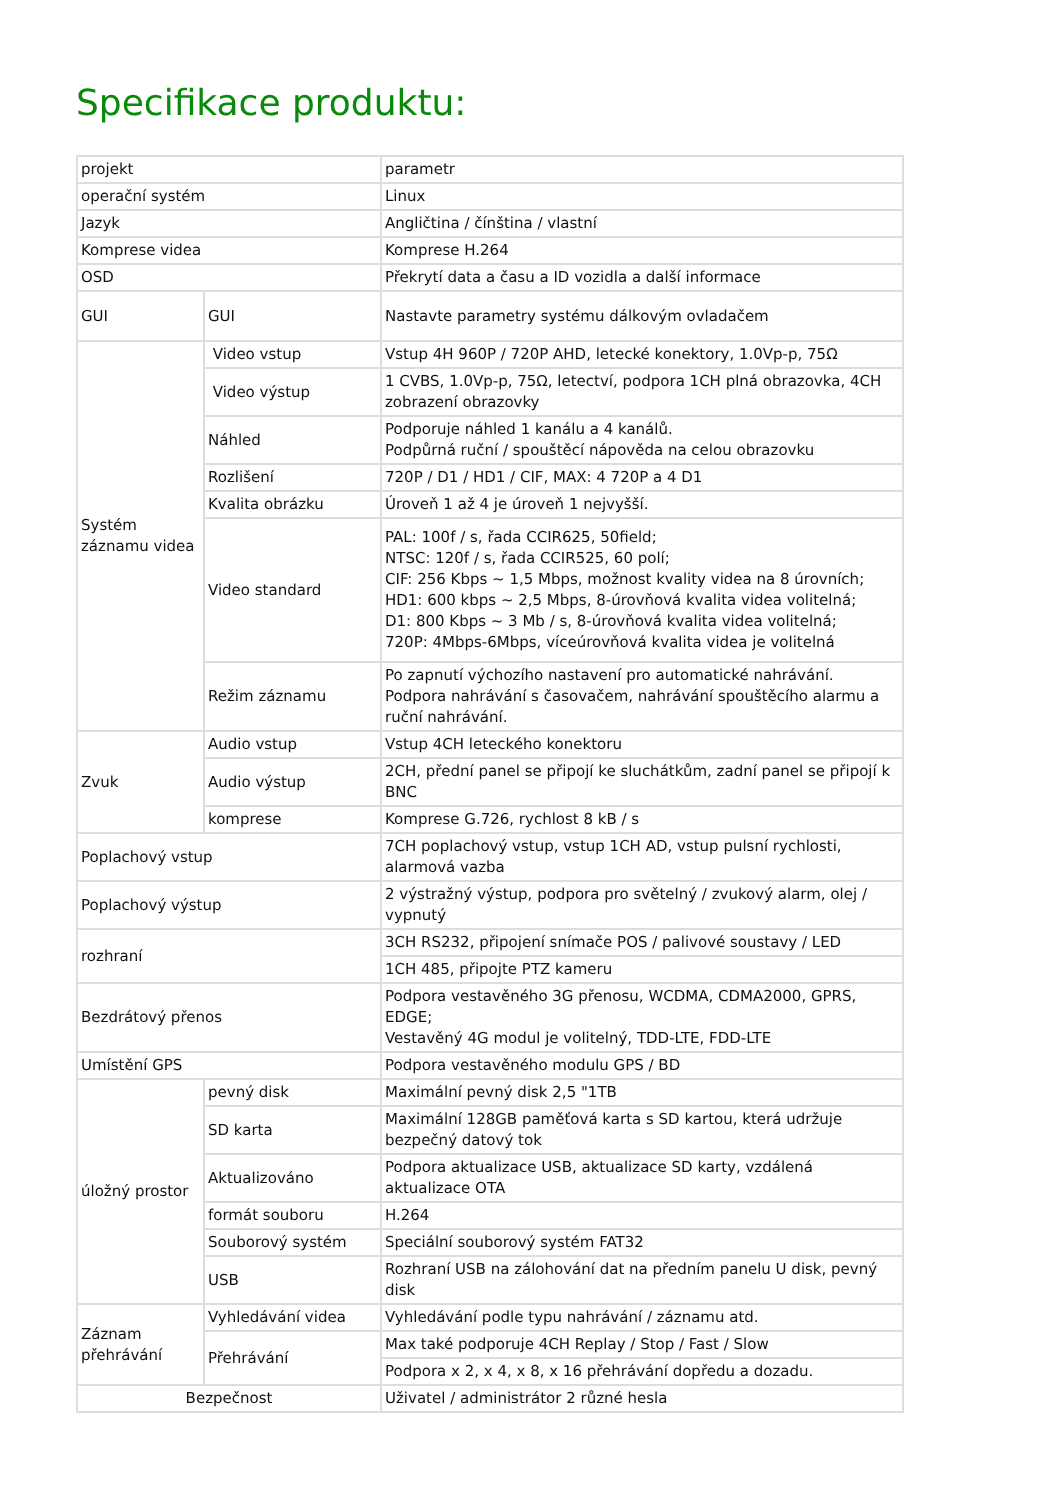Specifikace produktu:
| projekt | | parametr |
| operační systém | | Linux |
| Jazyk | | Angličtina / čínština / vlastní |
| Komprese videa | | Komprese H.264 |
| OSD | | Překrytí data a času a ID vozidla a další informace |
| GUI | GUI | Nastavte parametry systému dálkovým ovladačem |
| Systém záznamu videa | Video vstup | Vstup 4H 960P / 720P AHD, letecké konektory, 1.0Vp-p, 75Ω |
| | Video výstup | 1 CVBS, 1.0Vp-p, 75Ω, letectví, podpora 1CH plná obrazovka, 4CH zobrazení obrazovky |
| | Náhled | Podporuje náhled 1 kanálu a 4 kanálů. Podpůrná ruční / spouštěcí nápověda na celou obrazovku |
| | Rozlišení | 720P / D1 / HD1 / CIF, MAX: 4 720P a 4 D1 |
| | Kvalita obrázku | Úroveň 1 až 4 je úroveň 1 nejvyšší. |
| | Video standard | PAL: 100f / s, řada CCIR625, 50field; NTSC: 120f / s, řada CCIR525, 60 polí; CIF: 256 Kbps ~ 1,5 Mbps, možnost kvality videa na 8 úrovních; HD1: 600 kbps ~ 2,5 Mbps, 8-úrovňová kvalita videa volitelná; D1: 800 Kbps ~ 3 Mb / s, 8-úrovňová kvalita videa volitelná; 720P: 4Mbps-6Mbps, víceúrovňová kvalita videa je volitelná |
| | Režim záznamu | Po zapnutí výchozího nastavení pro automatické nahrávání. Podpora nahrávání s časovačem, nahrávání spouštěcího alarmu a ruční nahrávání. |
| Zvuk | Audio vstup | Vstup 4CH leteckého konektoru |
| | Audio výstup | 2CH, přední panel se připojí ke sluchátkům, zadní panel se připojí k BNC |
| | komprese | Komprese G.726, rychlost 8 kB / s |
| Poplachový vstup | | 7CH poplachový vstup, vstup 1CH AD, vstup pulsní rychlosti, alarmová vazba |
| Poplachový výstup | | 2 výstražný výstup, podpora pro světelný / zvukový alarm, olej / vypnutý |
| rozhraní | | 3CH RS232, připojení snímače POS / palivové soustavy / LED |
| | | 1CH 485, připojte PTZ kameru |
| Bezdrátový přenos | | Podpora vestavěného 3G přenosu, WCDMA, CDMA2000, GPRS, EDGE; Vestavěný 4G modul je volitelný, TDD-LTE, FDD-LTE |
| Umístění GPS | | Podpora vestavěného modulu GPS / BD |
| úložný prostor | pevný disk | Maximální pevný disk 2,5 "1TB |
| | SD karta | Maximální 128GB paměťová karta s SD kartou, která udržuje bezpečný datový tok |
| | Aktualizováno | Podpora aktualizace USB, aktualizace SD karty, vzdálená aktualizace OTA |
| | formát souboru | H.264 |
| | Souborový systém | Speciální souborový systém FAT32 |
| | USB | Rozhraní USB na zálohování dat na předním panelu U disk, pevný disk |
| Záznam přehrávání | Vyhledávání videa | Vyhledávání podle typu nahrávání / záznamu atd. |
| | Přehrávání | Max také podporuje 4CH Replay / Stop / Fast / Slow |
| | | Podpora x 2, x 4, x 8, x 16 přehrávání dopředu a dozadu. |
| Bezpečnost | | Uživatel / administrátor 2 různé hesla |